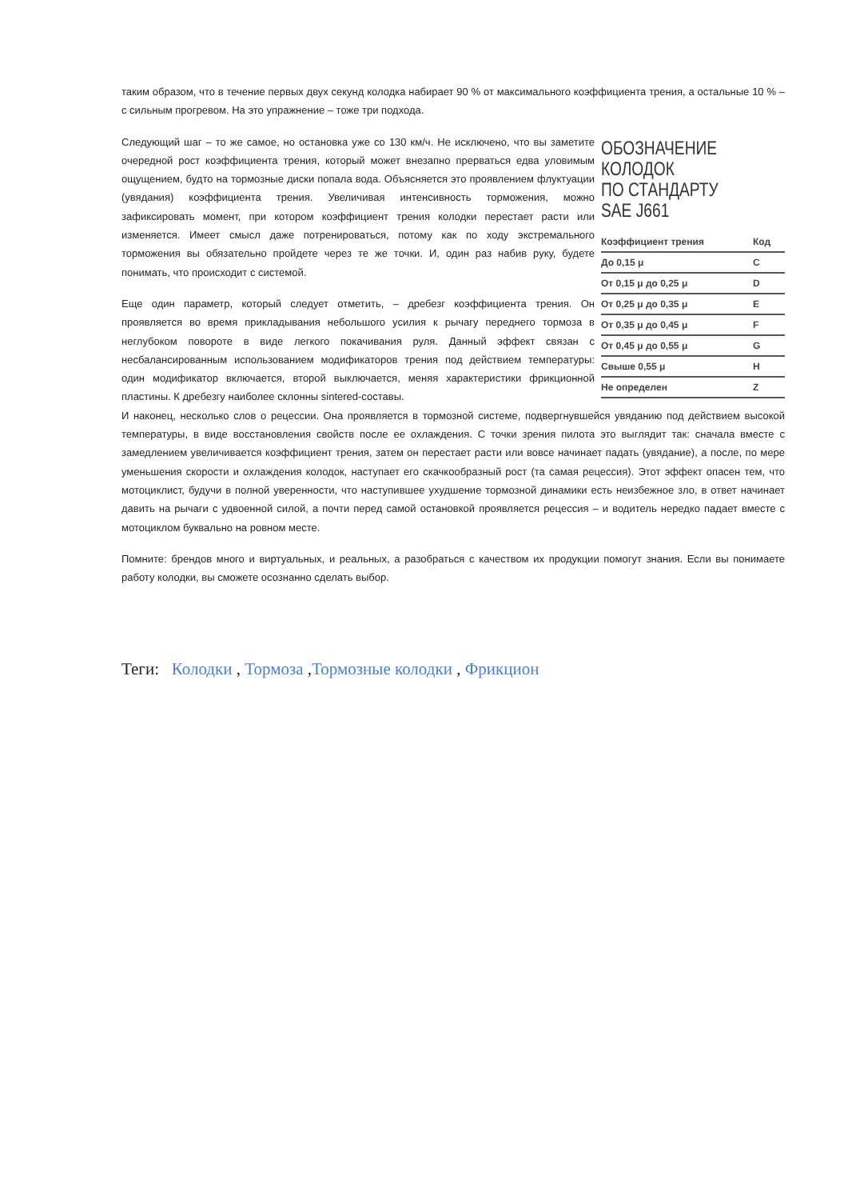таким образом, что в течение первых двух секунд колодка набирает 90 % от максимального коэффициента трения, а остальные 10 % – с сильным прогревом. На это упражнение – тоже три подхода.
ОБОЗНАЧЕНИЕ
КОЛОДОК
ПО СТАНДАРТУ
SAE J661
| Коэффициент трения | Код |
| --- | --- |
| До 0,15 μ | C |
| От 0,15 μ до 0,25 μ | D |
| От 0,25 μ до 0,35 μ | E |
| От 0,35 μ до 0,45 μ | F |
| От 0,45 μ до 0,55 μ | G |
| Свыше 0,55 μ | H |
| Не определен | Z |
Следующий шаг – то же самое, но остановка уже со 130 км/ч. Не исключено, что вы заметите очередной рост коэффициента трения, который может внезапно прерваться едва уловимым ощущением, будто на тормозные диски попала вода. Объясняется это проявлением флуктуации (увядания) коэффициента трения. Увеличивая интенсивность торможения, можно зафиксировать момент, при котором коэффициент трения колодки перестает расти или изменяется. Имеет смысл даже потренироваться, потому как по ходу экстремального торможения вы обязательно пройдете через те же точки. И, один раз набив руку, будете понимать, что происходит с системой.
Еще один параметр, который следует отметить, – дребезг коэффициента трения. Он проявляется во время прикладывания небольшого усилия к рычагу переднего тормоза в неглубоком повороте в виде легкого покачивания руля. Данный эффект связан с несбалансированным использованием модификаторов трения под действием температуры: один модификатор включается, второй выключается, меняя характеристики фрикционной пластины. К дребезгу наиболее склонны sintered-составы.
И наконец, несколько слов о рецессии. Она проявляется в тормозной системе, подвергнувшейся увяданию под действием высокой температуры, в виде восстановления свойств после ее охлаждения. С точки зрения пилота это выглядит так: сначала вместе с замедлением увеличивается коэффициент трения, затем он перестает расти или вовсе начинает падать (увядание), а после, по мере уменьшения скорости и охлаждения колодок, наступает его скачкообразный рост (та самая рецессия). Этот эффект опасен тем, что мотоциклист, будучи в полной уверенности, что наступившее ухудшение тормозной динамики есть неизбежное зло, в ответ начинает давить на рычаги с удвоенной силой, а почти перед самой остановкой проявляется рецессия – и водитель нередко падает вместе с мотоциклом буквально на ровном месте.
Помните: брендов много и виртуальных, и реальных, а разобраться с качеством их продукции помогут знания. Если вы понимаете работу колодки, вы сможете осознанно сделать выбор.
Теги: Колодки , Тормоза ,Тормозные колодки , Фрикцион